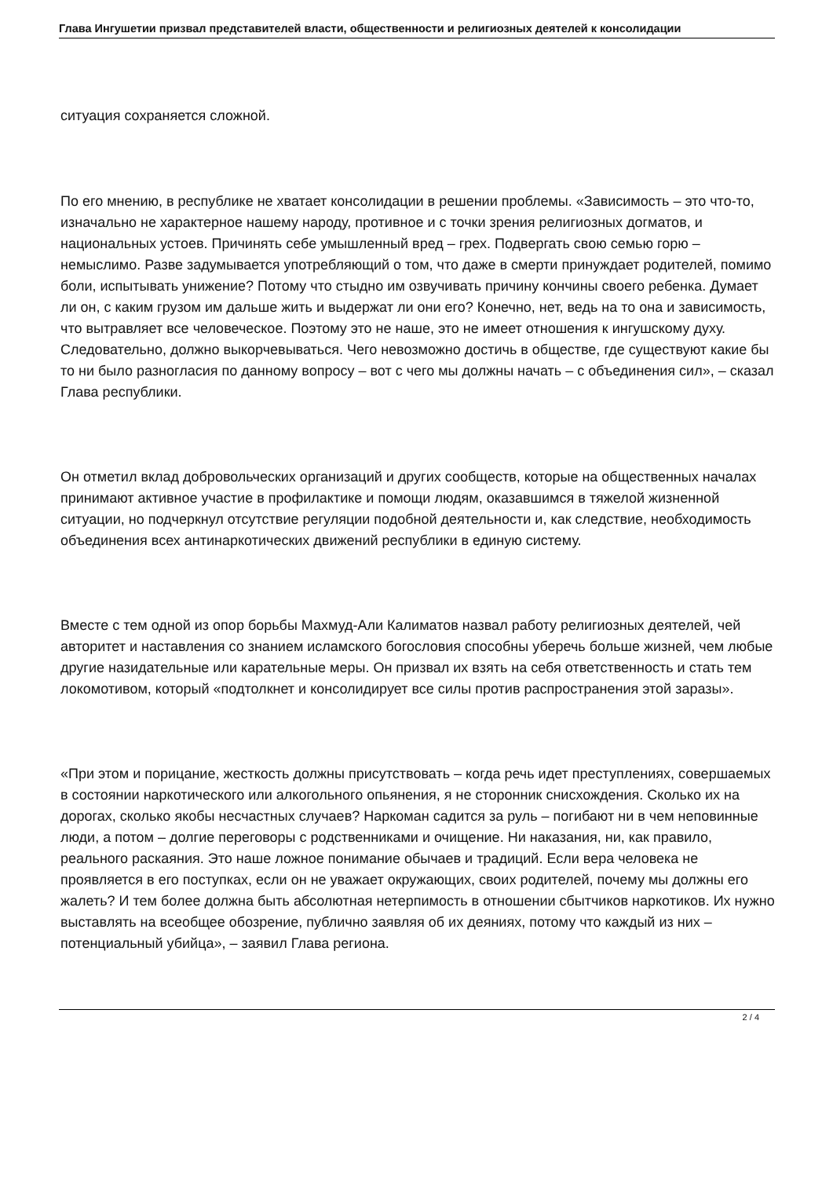Глава Ингушетии призвал представителей власти, общественности и религиозных деятелей к консолидации
ситуация сохраняется сложной.
По его мнению, в республике не хватает консолидации в решении проблемы. «Зависимость – это что-то, изначально не характерное нашему народу, противное и с точки зрения религиозных догматов, и национальных устоев. Причинять себе умышленный вред – грех. Подвергать свою семью горю – немыслимо. Разве задумывается употребляющий о том, что даже в смерти принуждает родителей, помимо боли, испытывать унижение? Потому что стыдно им озвучивать причину кончины своего ребенка. Думает ли он, с каким грузом им дальше жить и выдержат ли они его? Конечно, нет, ведь на то она и зависимость, что вытравляет все человеческое. Поэтому это не наше, это не имеет отношения к ингушскому духу. Следовательно, должно выкорчевываться. Чего невозможно достичь в обществе, где существуют какие бы то ни было разногласия по данному вопросу – вот с чего мы должны начать – с объединения сил», – сказал Глава республики.
Он отметил вклад добровольческих организаций и других сообществ, которые на общественных началах принимают активное участие в профилактике и помощи людям, оказавшимся в тяжелой жизненной ситуации, но подчеркнул отсутствие регуляции подобной деятельности и, как следствие, необходимость объединения всех антинаркотических движений республики в единую систему.
Вместе с тем одной из опор борьбы Махмуд-Али Калиматов назвал работу религиозных деятелей, чей авторитет и наставления со знанием исламского богословия способны уберечь больше жизней, чем любые другие назидательные или карательные меры. Он призвал их взять на себя ответственность и стать тем локомотивом, который «подтолкнет и консолидирует все силы против распространения этой заразы».
«При этом и порицание, жесткость должны присутствовать – когда речь идет преступлениях, совершаемых в состоянии наркотического или алкогольного опьянения, я не сторонник снисхождения. Сколько их на дорогах, сколько якобы несчастных случаев? Наркоман садится за руль – погибают ни в чем неповинные люди, а потом – долгие переговоры с родственниками и очищение. Ни наказания, ни, как правило, реального раскаяния. Это наше ложное понимание обычаев и традиций. Если вера человека не проявляется в его поступках, если он не уважает окружающих, своих родителей, почему мы должны его жалеть? И тем более должна быть абсолютная нетерпимость в отношении сбытчиков наркотиков. Их нужно выставлять на всеобщее обозрение, публично заявляя об их деяниях, потому что каждый из них – потенциальный убийца», – заявил Глава региона.
2 / 4